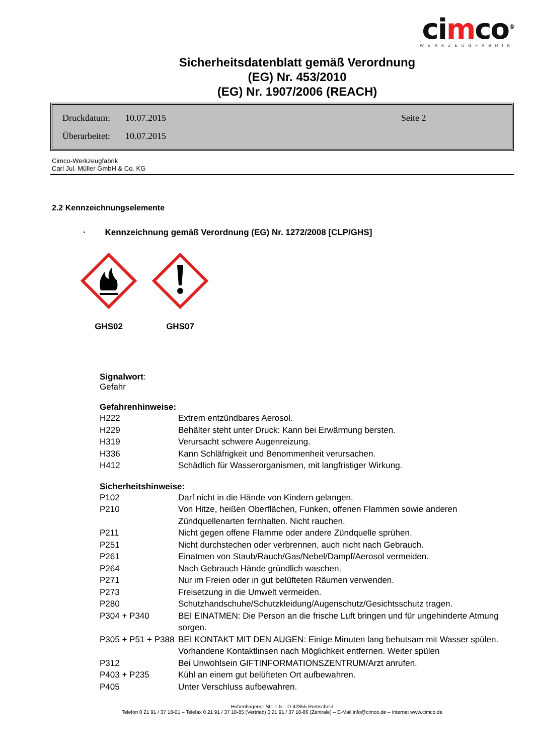cimco<sup>®</sup>
WERKZEUGFABRIK
Sicherheitsdatenblatt gemäß Verordnung
(EG) Nr. 453/2010
(EG) Nr. 1907/2006 (REACH)
Druckdatum: 10.07.2015 Seite 2
Überarbeitet: 10.07.2015
Cimco-Werkzeugfabrik
Carl Jul. Müller GmbH & Co. KG
2.2 Kennzeichnungselemente
· Kennzeichnung gemäß Verordnung (EG) Nr. 1272/2008 [CLP/GHS]
GHS02
GHS07
Signalwort:
Gefahr
Gefahrenhinweise:
| H222 | Extrem entzündbares Aerosol. |
| H229 | Behälter steht unter Druck: Kann bei Erwärmung bersten. |
| H319 | Verursacht schwere Augenreizung. |
| H336 | Kann Schläfrigkeit und Benommenheit verursachen. |
| H412 | Schädlich für Wasserorganismen, mit langfristiger Wirkung. |
Sicherheitshinweise:
| P102 | Darf nicht in die Hände von Kindern gelangen. |
| P210 | Von Hitze, heißen Oberflächen, Funken, offenen Flammen sowie anderen Zündquellenarten fernhalten. Nicht rauchen. |
| P211 | Nicht gegen offene Flamme oder andere Zündquelle sprühen. |
| P251 | Nicht durchstechen oder verbrennen, auch nicht nach Gebrauch. |
| P261 | Einatmen von Staub/Rauch/Gas/Nebel/Dampf/Aerosol vermeiden. |
| P264 | Nach Gebrauch Hände gründlich waschen. |
| P271 | Nur im Freien oder in gut belüfteten Räumen verwenden. |
| P273 | Freisetzung in die Umwelt vermeiden. |
| P280 | Schutzhandschuhe/Schutzkleidung/Augenschutz/Gesichtsschutz tragen. |
| P304 + P340 | BEI EINATMEN: Die Person an die frische Luft bringen und für ungehinderte Atmung sorgen. |
| P305 + P51 + P388 | BEI KONTAKT MIT DEN AUGEN: Einige Minuten lang behutsam mit Wasser spülen. Vorhandene Kontaktlinsen nach Möglichkeit entfernen. Weiter spülen |
| P312 | Bei Unwohlsein GIFTINFORMATIONSZENTRUM/Arzt anrufen. |
| P403 + P235 | Kühl an einem gut belüfteten Ort aufbewahren. |
| P405 | Unter Verschluss aufbewahren. |
Hohenhagener Str. 1-5 – D-42855 Remscheid
Telefon 0 21 91 / 37 18-01 – Telefax 0 21 91 / 37 18-85 (Vertrieb) 0 21 91 / 37 18-86 (Zentrale) – E-Mail info@cimco.de – Internet www.cimco.de